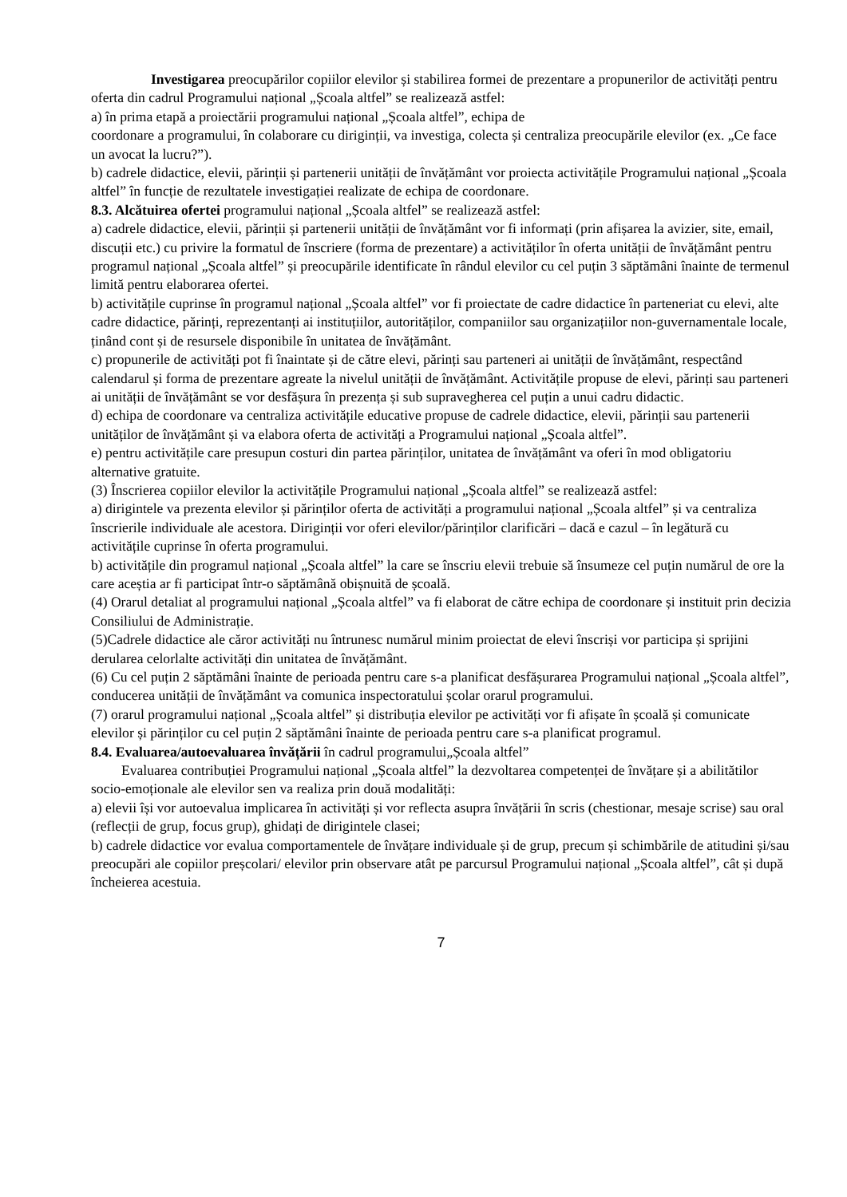Investigarea preocupărilor copiilor elevilor și stabilirea formei de prezentare a propunerilor de activități pentru oferta din cadrul Programului național „Școala altfel” se realizează astfel:
a) în prima etapă a proiectării programului național „Școala altfel”, echipa de
coordonare a programului, în colaborare cu diriginții, va investiga, colecta și centraliza preocupările elevilor (ex. „Ce face un avocat la lucru?”).
b) cadrele didactice, elevii, părinții și partenerii unității de învățământ vor proiecta activitățile Programului național „Școala altfel” în funcție de rezultatele investigației realizate de echipa de coordonare.
8.3. Alcătuirea ofertei programului național „Școala altfel” se realizează astfel:
a) cadrele didactice, elevii, părinții și partenerii unității de învățământ vor fi informați (prin afișarea la avizier, site, email, discuții etc.) cu privire la formatul de înscriere (forma de prezentare) a activităților în oferta unității de învățământ pentru programul național „Școala altfel” și preocupările identificate în rândul elevilor cu cel puțin 3 săptămâni înainte de termenul limită pentru elaborarea ofertei.
b) activitățile cuprinse în programul național „Școala altfel” vor fi proiectate de cadre didactice în parteneriat cu elevi, alte cadre didactice, părinți, reprezentanți ai instituțiilor, autorităților, companiilor sau organizațiilor non-guvernamentale locale, ținând cont și de resursele disponibile în unitatea de învățământ.
c) propunerile de activități pot fi înaintate și de către elevi, părinți sau parteneri ai unității de învățământ, respectând calendarul și forma de prezentare agreate la nivelul unității de învățământ. Activitățile propuse de elevi, părinți sau parteneri ai unității de învățământ se vor desfășura în prezența și sub supravegherea cel puțin a unui cadru didactic.
d) echipa de coordonare va centraliza activitățile educative propuse de cadrele didactice, elevii, părinții sau partenerii unităților de învățământ și va elabora oferta de activități a Programului național „Școala altfel”.
e) pentru activitățile care presupun costuri din partea părinților, unitatea de învățământ va oferi în mod obligatoriu alternative gratuite.
(3) Înscrierea copiilor elevilor la activitățile Programului național „Școala altfel” se realizează astfel:
a) dirigintele va prezenta elevilor și părinților oferta de activități a programului național „Școala altfel” și va centraliza înscrierile individuale ale acestora. Diriginții vor oferi elevilor/părinților clarificări – dacă e cazul – în legătură cu activitățile cuprinse în oferta programului.
b) activitățile din programul național „Școala altfel” la care se înscriu elevii trebuie să însumeze cel puțin numărul de ore la care aceștia ar fi participat într-o săptămână obișnuită de școală.
(4) Orarul detaliat al programului național „Școala altfel” va fi elaborat de către echipa de coordonare și instituit prin decizia Consiliului de Administrație.
(5)Cadrele didactice ale căror activități nu întrunesc numărul minim proiectat de elevi înscriși vor participa și sprijini derularea celorlalte activități din unitatea de învățământ.
(6) Cu cel puțin 2 săptămâni înainte de perioada pentru care s-a planificat desfășurarea Programului național „Școala altfel”, conducerea unității de învățământ va comunica inspectoratului școlar orarul programului.
(7) orarul programului național „Școala altfel” și distribuția elevilor pe activități vor fi afișate în școală și comunicate elevilor și părinților cu cel puțin 2 săptămâni înainte de perioada pentru care s-a planificat programul.
8.4. Evaluarea/autoevaluarea învățării în cadrul programului„Școala altfel”
Evaluarea contribuției Programului național „Școala altfel” la dezvoltarea competenței de învățare și a abilitătilor socio-emoționale ale elevilor sen va realiza prin două modalități:
a) elevii își vor autoevalua implicarea în activități și vor reflecta asupra învățării în scris (chestionar, mesaje scrise) sau oral (reflecții de grup, focus grup), ghidați de dirigintele clasei;
b) cadrele didactice vor evalua comportamentele de învățare individuale și de grup, precum și schimbările de atitudini și/sau preocupări ale copiilor preșcolari/ elevilor prin observare atât pe parcursul Programului național „Școala altfel”, cât și după încheierea acestuia.
7